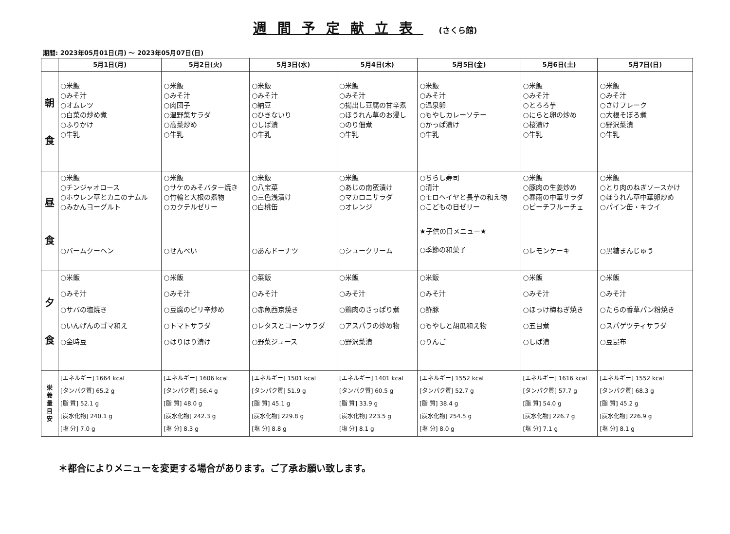週間予定献立表 (さくら館)
期間: 2023年05月01日(月) ～ 2023年05月07日(日)
| | 5月1日(月) | 5月2日(火) | 5月3日(水) | 5月4日(木) | 5月5日(金) | 5月6日(土) | 5月7日(日) |
| --- | --- | --- | --- | --- | --- | --- | --- |
| 朝 食 | ○米飯 ○みそ汁 ○オムレツ ○白菜の炒め煮 ○ふりかけ ○牛乳 | ○米飯 ○みそ汁 ○肉団子 ○温野菜サラダ ○高菜炒め ○牛乳 | ○米飯 ○みそ汁 ○納豆 ○ひきないり ○しば漬 ○牛乳 | ○米飯 ○みそ汁 ○揚出し豆腐の甘辛煮 ○ほうれん草のお浸し ○のり佃煮 ○牛乳 | ○米飯 ○みそ汁 ○温泉卵 ○もやしカレーソテー ○かっぱ漬け ○牛乳 | ○米飯 ○みそ汁 ○とろろ芋 ○にらと卵の炒め ○桜漬け ○牛乳 | ○米飯 ○みそ汁 ○さけフレーク ○大根そぼろ煮 ○野沢菜漬 ○牛乳 |
| 昼 食 | ○米飯 ○チンジャオロース ○ホウレン草とカニのナムル ○みかんヨーグルト ○バームクーヘン | ○米飯 ○サケのみそバター焼き ○竹輪と大根の煮物 ○カクテルゼリー ○せんべい | ○米飯 ○八宝菜 ○三色浅漬け ○白桃缶 ○あんドーナツ | ○米飯 ○あじの南蛮漬け ○マカロニサラダ ○オレンジ ○シュークリーム | ○ちらし寿司 ○清汁 ○モロヘイヤと長芋の和え物 ○こどもの日ゼリー ★子供の日メニュー★ ○季節の和菓子 | ○米飯 ○豚肉の生姜炒め ○春雨の中華サラダ ○ピーチフルーチェ ○レモンケーキ | ○米飯 ○とり肉のねぎソースかけ ○ほうれん草中華卵炒め ○パイン缶・キウイ ○黒糖まんじゅう |
| 夕 食 | ○米飯 ○みそ汁 ○サバの塩焼き ○いんげんのゴマ和え ○金時豆 | ○米飯 ○みそ汁 ○豆腐のピリ辛炒め ○トマトサラダ ○はりはり漬け | ○菜飯 ○みそ汁 ○赤魚西京焼き ○レタスとコーンサラダ ○野菜ジュース | ○米飯 ○みそ汁 ○鶏肉のさっぱり煮 ○アスパラの炒め物 ○野沢菜漬 | ○米飯 ○みそ汁 ○酢豚 ○もやしと胡瓜和え物 ○りんご | ○米飯 ○みそ汁 ○ほっけ梅ねぎ焼き ○五目煮 ○しば漬 | ○米飯 ○みそ汁 ○たらの香草パン粉焼き ○スパゲツティサラダ ○豆昆布 |
| 栄 養 量 目 安 | [エネルギー] 1664 kcal [タンパク質] 65.2 g [脂 質] 52.1 g [炭水化物] 240.1 g [塩 分] 7.0 g | [エネルギー] 1606 kcal [タンパク質] 56.4 g [脂 質] 48.0 g [炭水化物] 242.3 g [塩 分] 8.3 g | [エネルギー] 1501 kcal [タンパク質] 51.9 g [脂 質] 45.1 g [炭水化物] 229.8 g [塩 分] 8.8 g | [エネルギー] 1401 kcal [タンパク質] 60.5 g [脂 質] 33.9 g [炭水化物] 223.5 g [塩 分] 8.1 g | [エネルギー] 1552 kcal [タンパク質] 52.7 g [脂 質] 38.4 g [炭水化物] 254.5 g [塩 分] 8.0 g | [エネルギー] 1616 kcal [タンパク質] 57.7 g [脂 質] 54.0 g [炭水化物] 226.7 g [塩 分] 7.1 g | [エネルギー] 1552 kcal [タンパク質] 68.3 g [脂 質] 45.2 g [炭水化物] 226.9 g [塩 分] 8.1 g |
＊都合によりメニューを変更する場合があります。ご了承お願い致します。